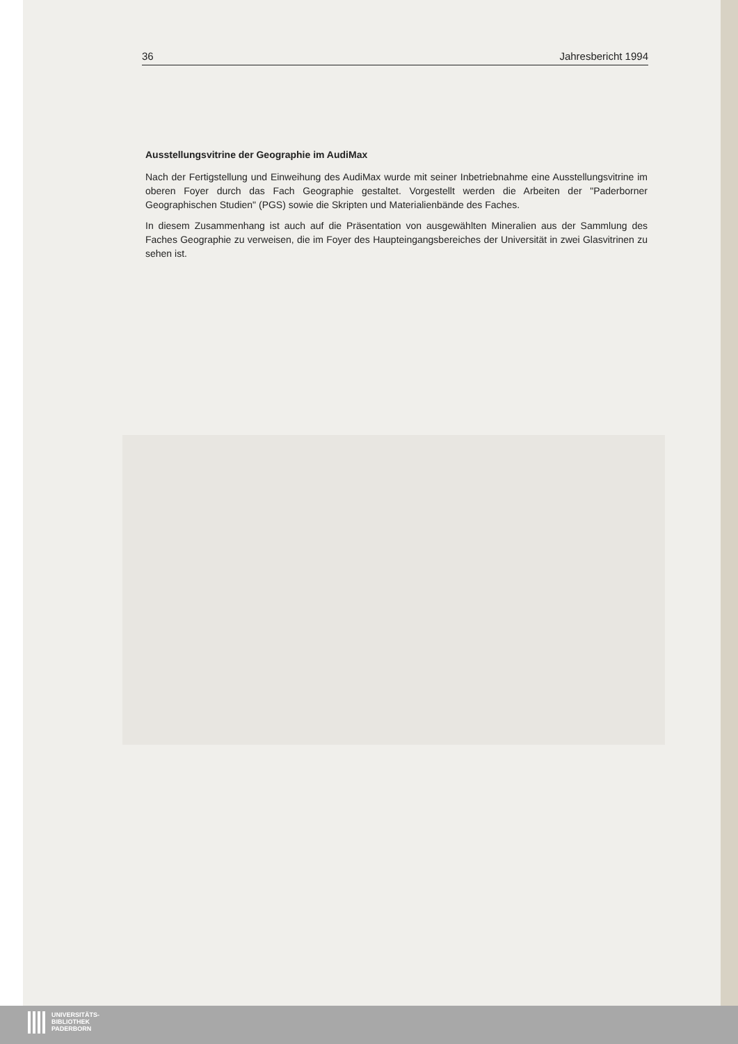36 Jahresbericht 1994
Ausstellungsvitrine der Geographie im AudiMax
Nach der Fertigstellung und Einweihung des AudiMax wurde mit seiner Inbetriebnahme eine Ausstellungsvitrine im oberen Foyer durch das Fach Geographie gestaltet. Vorgestellt werden die Arbeiten der "Paderborner Geographischen Studien" (PGS) sowie die Skripten und Materialienbände des Faches.
In diesem Zusammenhang ist auch auf die Präsentation von ausgewählten Mineralien aus der Sammlung des Faches Geographie zu verweisen, die im Foyer des Haupteingangsbereiches der Universität in zwei Glasvitrinen zu sehen ist.
UNIVERSITÄTS-
BIBLIOTHEK
PADERBORN